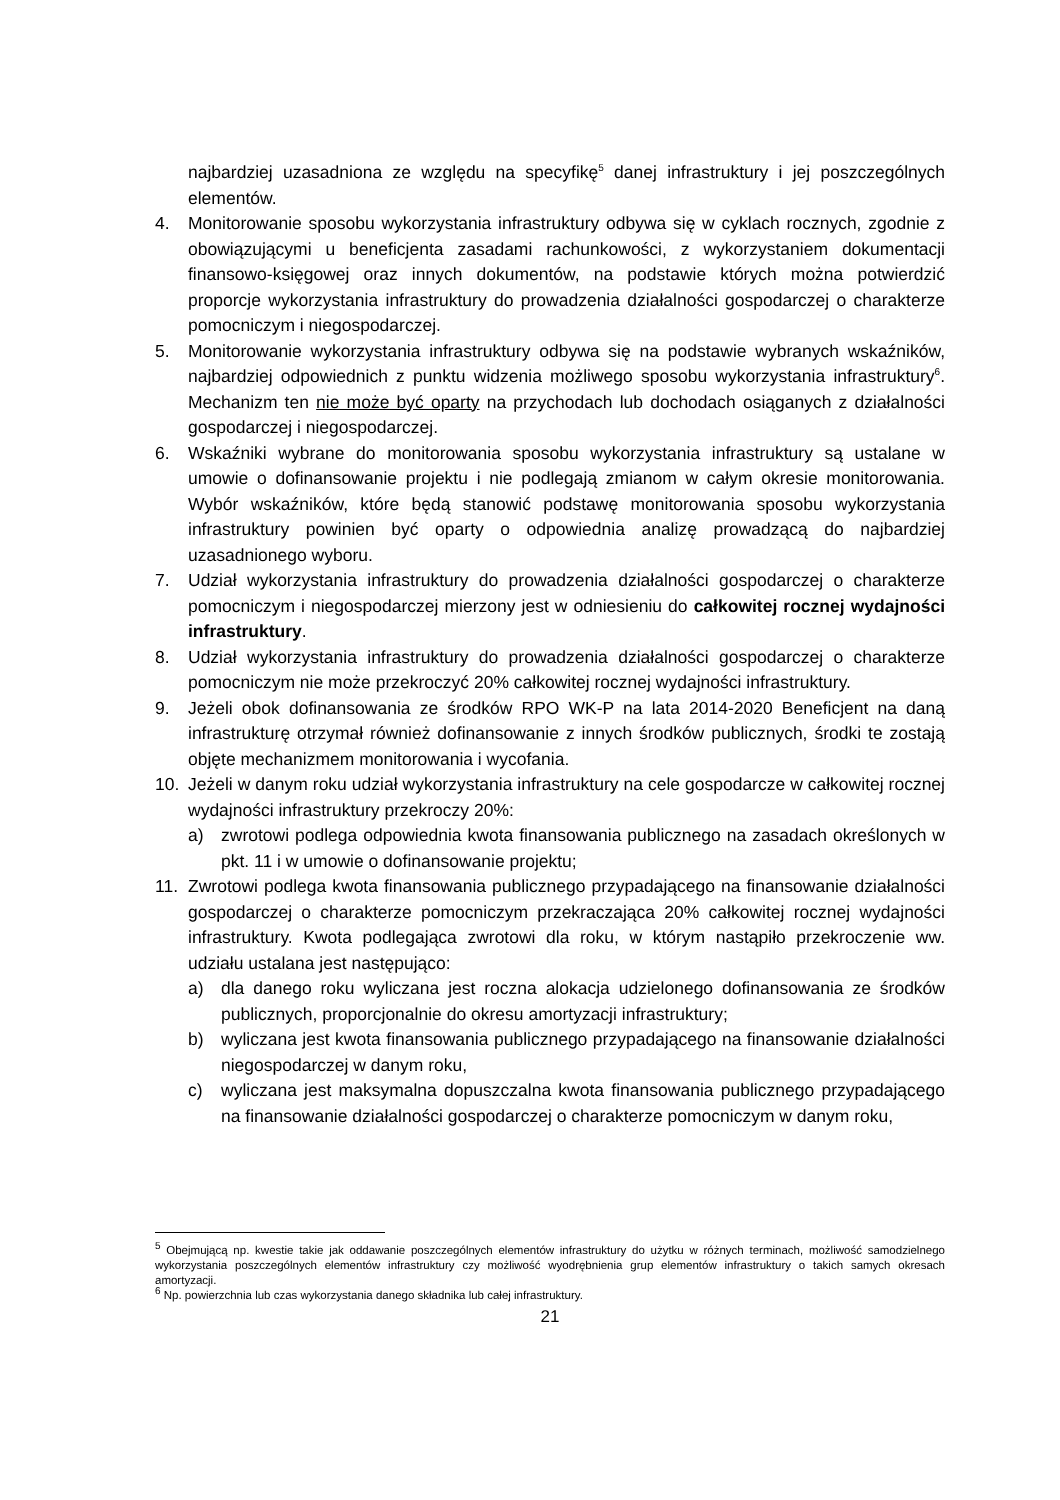najbardziej uzasadniona ze względu na specyfikę<sup>5</sup> danej infrastruktury i jej poszczególnych elementów.
4. Monitorowanie sposobu wykorzystania infrastruktury odbywa się w cyklach rocznych, zgodnie z obowiązującymi u beneficjenta zasadami rachunkowości, z wykorzystaniem dokumentacji finansowo-księgowej oraz innych dokumentów, na podstawie których można potwierdzić proporcje wykorzystania infrastruktury do prowadzenia działalności gospodarczej o charakterze pomocniczym i niegospodarczej.
5. Monitorowanie wykorzystania infrastruktury odbywa się na podstawie wybranych wskaźników, najbardziej odpowiednich z punktu widzenia możliwego sposobu wykorzystania infrastruktury<sup>6</sup>. Mechanizm ten nie może być oparty na przychodach lub dochodach osiąganych z działalności gospodarczej i niegospodarczej.
6. Wskaźniki wybrane do monitorowania sposobu wykorzystania infrastruktury są ustalane w umowie o dofinansowanie projektu i nie podlegają zmianom w całym okresie monitorowania. Wybór wskaźników, które będą stanowić podstawę monitorowania sposobu wykorzystania infrastruktury powinien być oparty o odpowiednia analizę prowadzącą do najbardziej uzasadnionego wyboru.
7. Udział wykorzystania infrastruktury do prowadzenia działalności gospodarczej o charakterze pomocniczym i niegospodarczej mierzony jest w odniesieniu do całkowitej rocznej wydajności infrastruktury.
8. Udział wykorzystania infrastruktury do prowadzenia działalności gospodarczej o charakterze pomocniczym nie może przekroczyć 20% całkowitej rocznej wydajności infrastruktury.
9. Jeżeli obok dofinansowania ze środków RPO WK-P na lata 2014-2020 Beneficjent na daną infrastrukturę otrzymał również dofinansowanie z innych środków publicznych, środki te zostają objęte mechanizmem monitorowania i wycofania.
10. Jeżeli w danym roku udział wykorzystania infrastruktury na cele gospodarcze w całkowitej rocznej wydajności infrastruktury przekroczy 20%:
a) zwrotowi podlega odpowiednia kwota finansowania publicznego na zasadach określonych w pkt. 11 i w umowie o dofinansowanie projektu;
11. Zwrotowi podlega kwota finansowania publicznego przypadającego na finansowanie działalności gospodarczej o charakterze pomocniczym przekraczająca 20% całkowitej rocznej wydajności infrastruktury. Kwota podlegająca zwrotowi dla roku, w którym nastąpiło przekroczenie ww. udziału ustalana jest następująco:
a) dla danego roku wyliczana jest roczna alokacja udzielonego dofinansowania ze środków publicznych, proporcjonalnie do okresu amortyzacji infrastruktury;
b) wyliczana jest kwota finansowania publicznego przypadającego na finansowanie działalności niegospodarczej w danym roku,
c) wyliczana jest maksymalna dopuszczalna kwota finansowania publicznego przypadającego na finansowanie działalności gospodarczej o charakterze pomocniczym w danym roku,
<sup>5</sup> Obejmującą np. kwestie takie jak oddawanie poszczególnych elementów infrastruktury do użytku w różnych terminach, możliwość samodzielnego wykorzystania poszczególnych elementów infrastruktury czy możliwość wyodrębnienia grup elementów infrastruktury o takich samych okresach amortyzacji.
<sup>6</sup> Np. powierzchnia lub czas wykorzystania danego składnika lub całej infrastruktury.
21